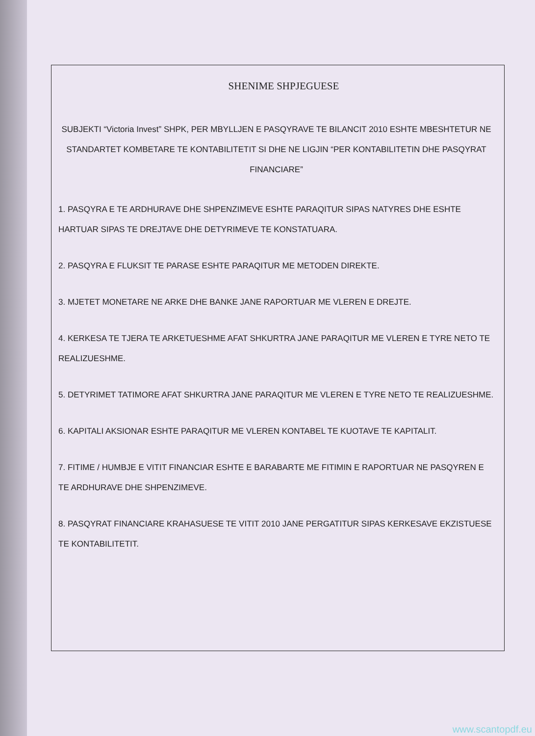SHENIME SHPJEGUESE
SUBJEKTI “Victoria Invest” SHPK, PER MBYLLJEN E PASQYRAVE TE BILANCIT 2010 ESHTE MBESHTETUR NE STANDARTET KOMBETARE TE KONTABILITETIT SI DHE NE LIGJIN “PER KONTABILITETIN DHE PASQYRAT FINANCIARE”
1. PASQYRA E TE ARDHURAVE DHE SHPENZIMEVE ESHTE PARAQITUR SIPAS NATYRES DHE ESHTE HARTUAR SIPAS TE DREJTAVE DHE DETYRIMEVE TE KONSTATUARA.
2. PASQYRA E FLUKSIT TE PARASE ESHTE PARAQITUR ME METODEN DIREKTE.
3. MJETET MONETARE NE ARKE DHE BANKE JANE RAPORTUAR ME VLEREN E DREJTE.
4. KERKESA TE TJERA TE ARKETUESHME AFAT SHKURTRA JANE PARAQITUR ME VLEREN E TYRE NETO TE REALIZUESHME.
5. DETYRIMET TATIMORE AFAT SHKURTRA JANE PARAQITUR ME VLEREN E TYRE NETO TE REALIZUESHME.
6. KAPITALI AKSIONAR ESHTE PARAQITUR ME VLEREN KONTABEL TE KUOTAVE TE KAPITALIT.
7. FITIME / HUMBJE E VITIT FINANCIAR ESHTE E BARABARTE ME FITIMIN E RAPORTUAR NE PASQYREN E TE ARDHURAVE DHE SHPENZIMEVE.
8. PASQYRAT FINANCIARE KRAHASUESE TE VITIT 2010 JANE PERGATITUR SIPAS KERKESAVE EKZISTUESE TE KONTABILITETIT.
www.scantopdf.eu